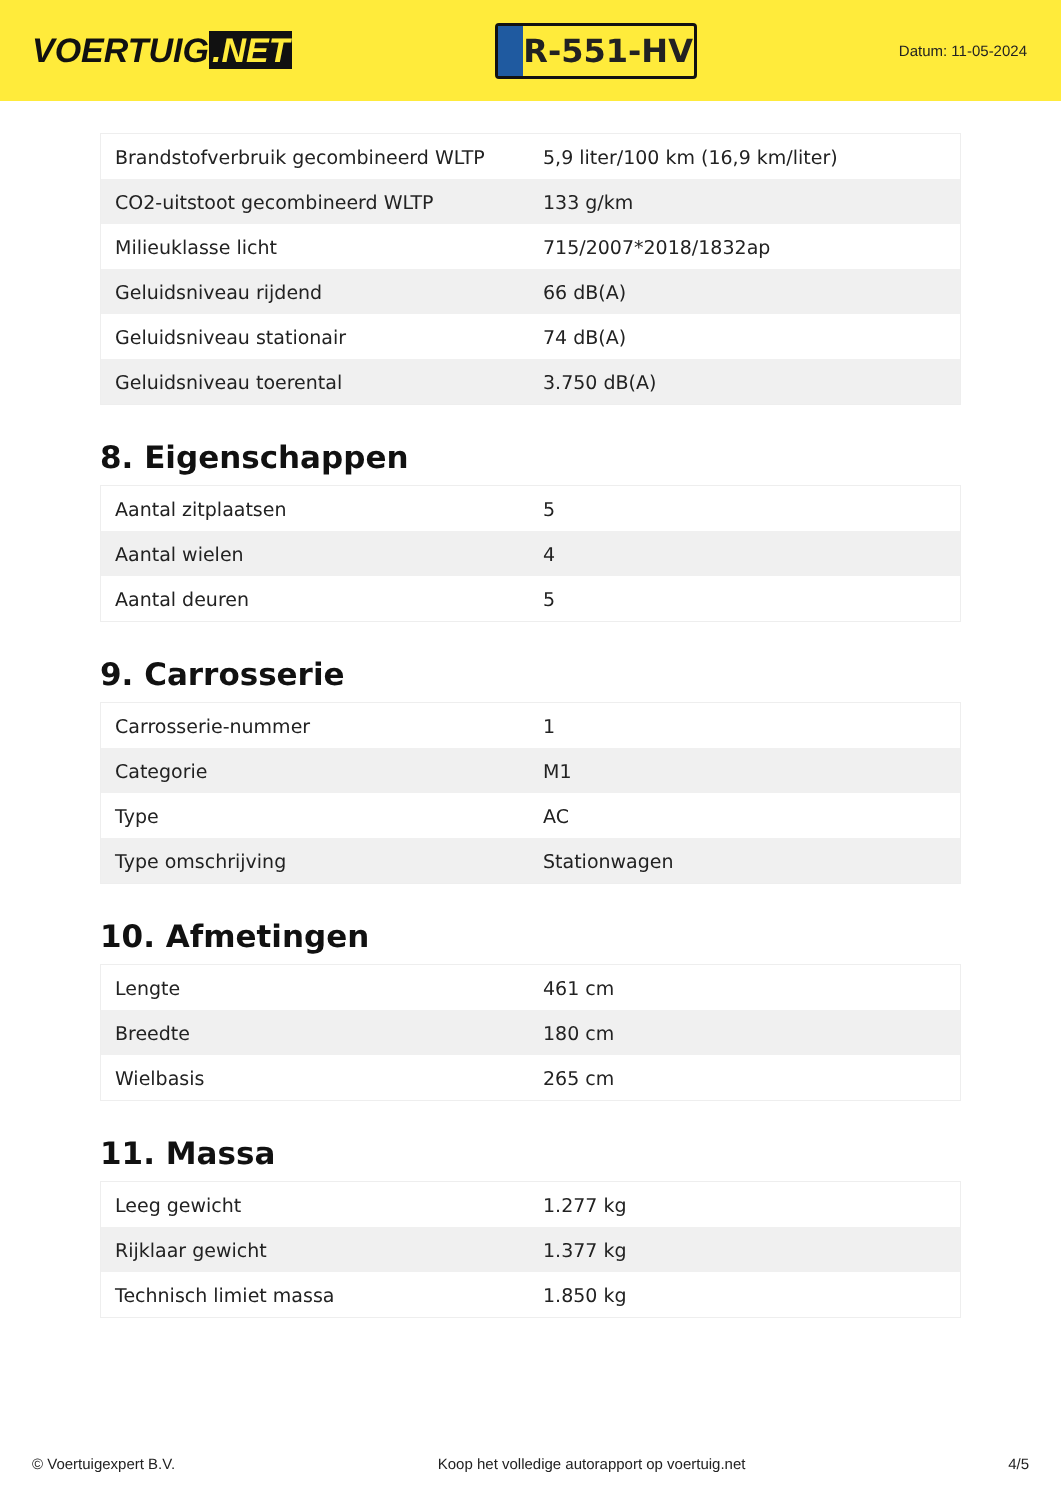VOERTUIG.NET
R-551-HV
Datum: 11-05-2024
| Brandstofverbruik gecombineerd WLTP | 5,9 liter/100 km (16,9 km/liter) |
| CO2-uitstoot gecombineerd WLTP | 133 g/km |
| Milieuklasse licht | 715/2007*2018/1832ap |
| Geluidsniveau rijdend | 66 dB(A) |
| Geluidsniveau stationair | 74 dB(A) |
| Geluidsniveau toerental | 3.750 dB(A) |
8. Eigenschappen
| Aantal zitplaatsen | 5 |
| Aantal wielen | 4 |
| Aantal deuren | 5 |
9. Carrosserie
| Carrosserie-nummer | 1 |
| Categorie | M1 |
| Type | AC |
| Type omschrijving | Stationwagen |
10. Afmetingen
| Lengte | 461 cm |
| Breedte | 180 cm |
| Wielbasis | 265 cm |
11. Massa
| Leeg gewicht | 1.277 kg |
| Rijklaar gewicht | 1.377 kg |
| Technisch limiet massa | 1.850 kg |
© Voertuigexpert B.V. Koop het volledige autorapport op voertuig.net 4/5